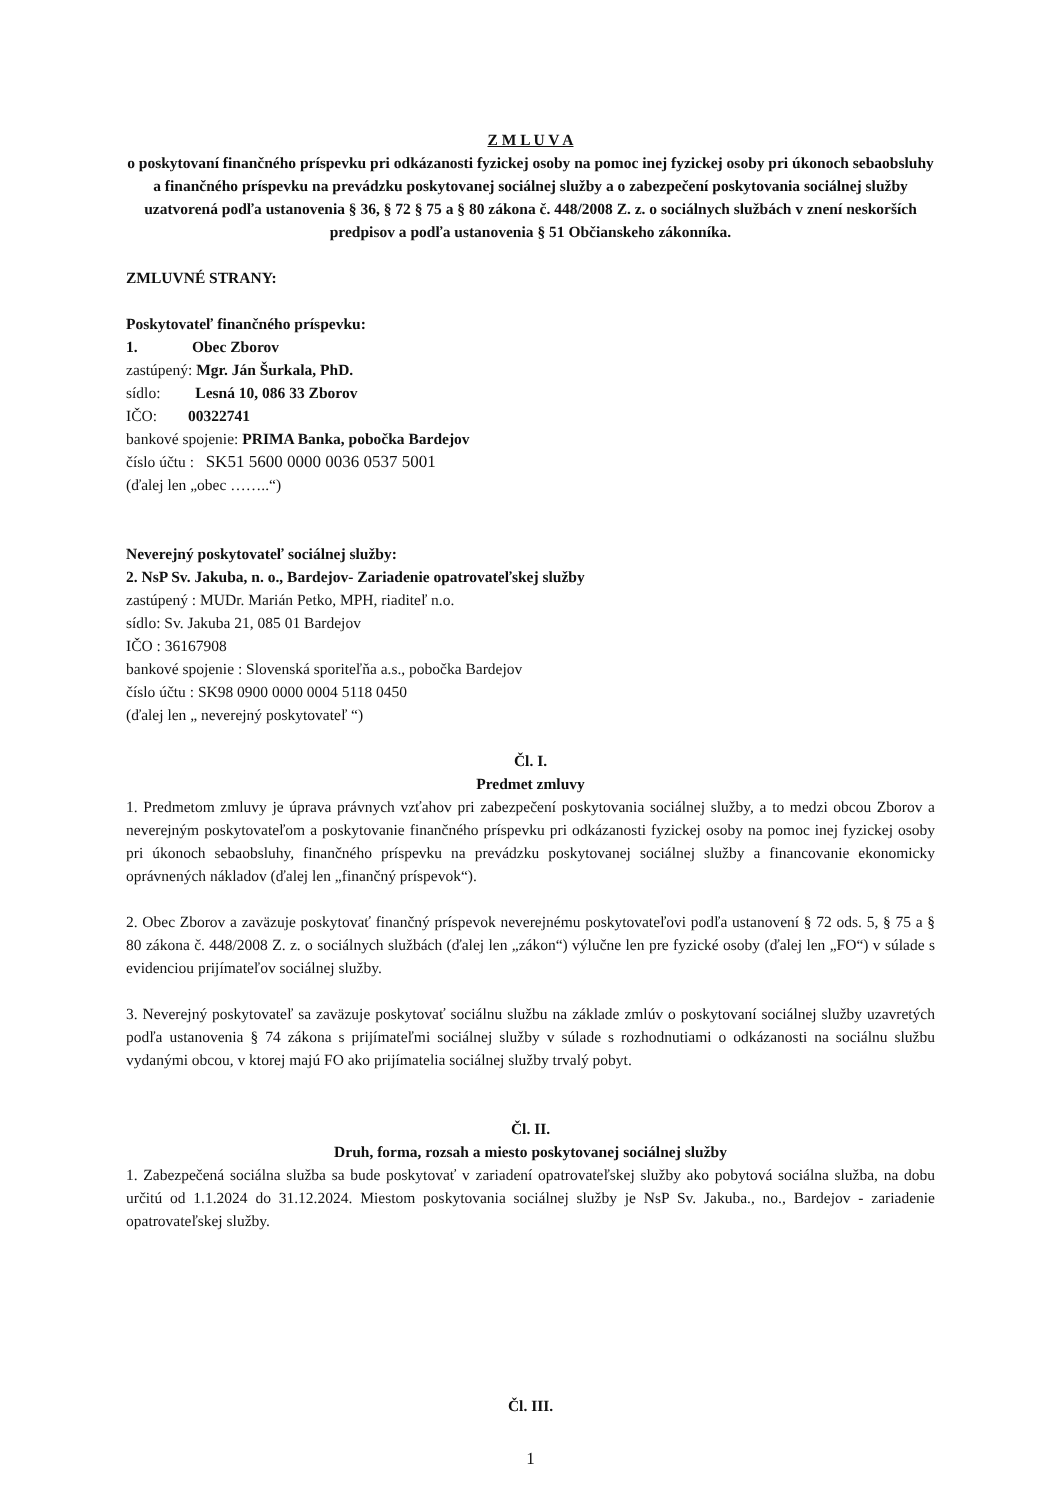Z M L U V A
o poskytovaní finančného príspevku pri odkázanosti fyzickej osoby na pomoc inej fyzickej osoby pri úkonoch sebaobsluhy a finančného príspevku na prevádzku poskytovanej sociálnej služby a o zabezpečení poskytovania sociálnej služby uzatvorená podľa ustanovenia § 36, § 72 § 75 a § 80 zákona č. 448/2008 Z. z. o sociálnych službách v znení neskorších predpisov a podľa ustanovenia § 51 Občianskeho zákonníka.
ZMLUVNÉ STRANY:
Poskytovateľ finančného príspevku:
1. Obec Zborov
zastúpený: Mgr. Ján Šurkala, PhD.
sídlo: Lesná 10, 086 33 Zborov
IČO: 00322741
bankové spojenie: PRIMA Banka, pobočka Bardejov
číslo účtu : SK51 5600 0000 0036 0537 5001
(ďalej len „obec ……..“)
Neverejný poskytovateľ sociálnej služby:
2. NsP Sv. Jakuba, n. o., Bardejov- Zariadenie opatrovateľskej služby
zastúpený : MUDr. Marián Petko, MPH, riaditeľ n.o.
sídlo: Sv. Jakuba 21, 085 01 Bardejov
IČO : 36167908
bankové spojenie : Slovenská sporiteľňa a.s., pobočka Bardejov
číslo účtu : SK98 0900 0000 0004 5118 0450
(ďalej len „ neverejný poskytovateľ “)
Čl. I.
Predmet zmluvy
1. Predmetom zmluvy je úprava právnych vzťahov pri zabezpečení poskytovania sociálnej služby, a to medzi obcou Zborov a neverejným poskytovateľom a poskytovanie finančného príspevku pri odkázanosti fyzickej osoby na pomoc inej fyzickej osoby pri úkonoch sebaobsluhy, finančného príspevku na prevádzku poskytovanej sociálnej služby a financovanie ekonomicky oprávnených nákladov (ďalej len „finančný príspevok“).
2. Obec Zborov a zaväzuje poskytovať finančný príspevok neverejnému poskytovateľovi podľa ustanovení § 72 ods. 5, § 75 a § 80 zákona č. 448/2008 Z. z. o sociálnych službách (ďalej len „zákon“) výlučne len pre fyzické osoby (ďalej len „FO“) v súlade s evidenciou prijímateľov sociálnej služby.
3. Neverejný poskytovateľ sa zaväzuje poskytovať sociálnu službu na základe zmlúv o poskytovaní sociálnej služby uzavretých podľa ustanovenia § 74 zákona s prijímateľmi sociálnej služby v súlade s rozhodnutiami o odkázanosti na sociálnu službu vydanými obcou, v ktorej majú FO ako prijímatelia sociálnej služby trvalý pobyt.
Čl. II.
Druh, forma, rozsah a miesto poskytovanej sociálnej služby
1. Zabezpečená sociálna služba sa bude poskytovať v zariadení opatrovateľskej služby ako pobytová sociálna služba, na dobu určitú od 1.1.2024 do 31.12.2024. Miestom poskytovania sociálnej služby je NsP Sv. Jakuba., no., Bardejov - zariadenie opatrovateľskej služby.
Čl. III.
1